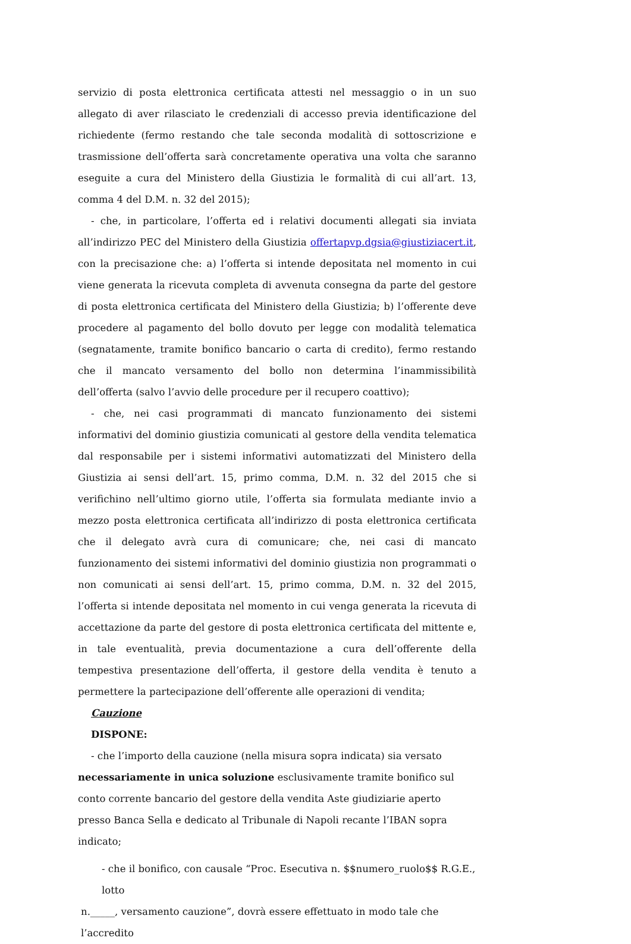servizio di posta elettronica certificata attesti nel messaggio o in un suo allegato di aver rilasciato le credenziali di accesso previa identificazione del richiedente (fermo restando che tale seconda modalità di sottoscrizione e trasmissione dell’offerta sarà concretamente operativa una volta che saranno eseguite a cura del Ministero della Giustizia le formalità di cui all’art. 13, comma 4 del D.M. n. 32 del 2015);
- che, in particolare, l’offerta ed i relativi documenti allegati sia inviata all’indirizzo PEC del Ministero della Giustizia offertapvp.dgsia@giustiziacert.it, con la precisazione che: a) l’offerta si intende depositata nel momento in cui viene generata la ricevuta completa di avvenuta consegna da parte del gestore di posta elettronica certificata del Ministero della Giustizia; b) l’offerente deve procedere al pagamento del bollo dovuto per legge con modalità telematica (segnatamente, tramite bonifico bancario o carta di credito), fermo restando che il mancato versamento del bollo non determina l’inammissibilità dell’offerta (salvo l’avvio delle procedure per il recupero coattivo);
- che, nei casi programmati di mancato funzionamento dei sistemi informativi del dominio giustizia comunicati al gestore della vendita telematica dal responsabile per i sistemi informativi automatizzati del Ministero della Giustizia ai sensi dell’art. 15, primo comma, D.M. n. 32 del 2015 che si verifichino nell’ultimo giorno utile, l’offerta sia formulata mediante invio a mezzo posta elettronica certificata all’indirizzo di posta elettronica certificata che il delegato avrà cura di comunicare; che, nei casi di mancato funzionamento dei sistemi informativi del dominio giustizia non programmati o non comunicati ai sensi dell’art. 15, primo comma, D.M. n. 32 del 2015, l’offerta si intende depositata nel momento in cui venga generata la ricevuta di accettazione da parte del gestore di posta elettronica certificata del mittente e, in tale eventualità, previa documentazione a cura dell’offerente della tempestiva presentazione dell’offerta, il gestore della vendita è tenuto a permettere la partecipazione dell’offerente alle operazioni di vendita;
Cauzione
DISPONE:
- che l’importo della cauzione (nella misura sopra indicata) sia versato
necessariamente in unica soluzione esclusivamente tramite bonifico sul conto corrente bancario del gestore della vendita Aste giudiziarie aperto presso Banca Sella e dedicato al Tribunale di Napoli recante l’IBAN sopra indicato;
- che il bonifico, con causale “Proc. Esecutiva n. $$numero_ruolo$$ R.G.E., lotto
n._____, versamento cauzione”, dovrà essere effettuato in modo tale che l’accredito